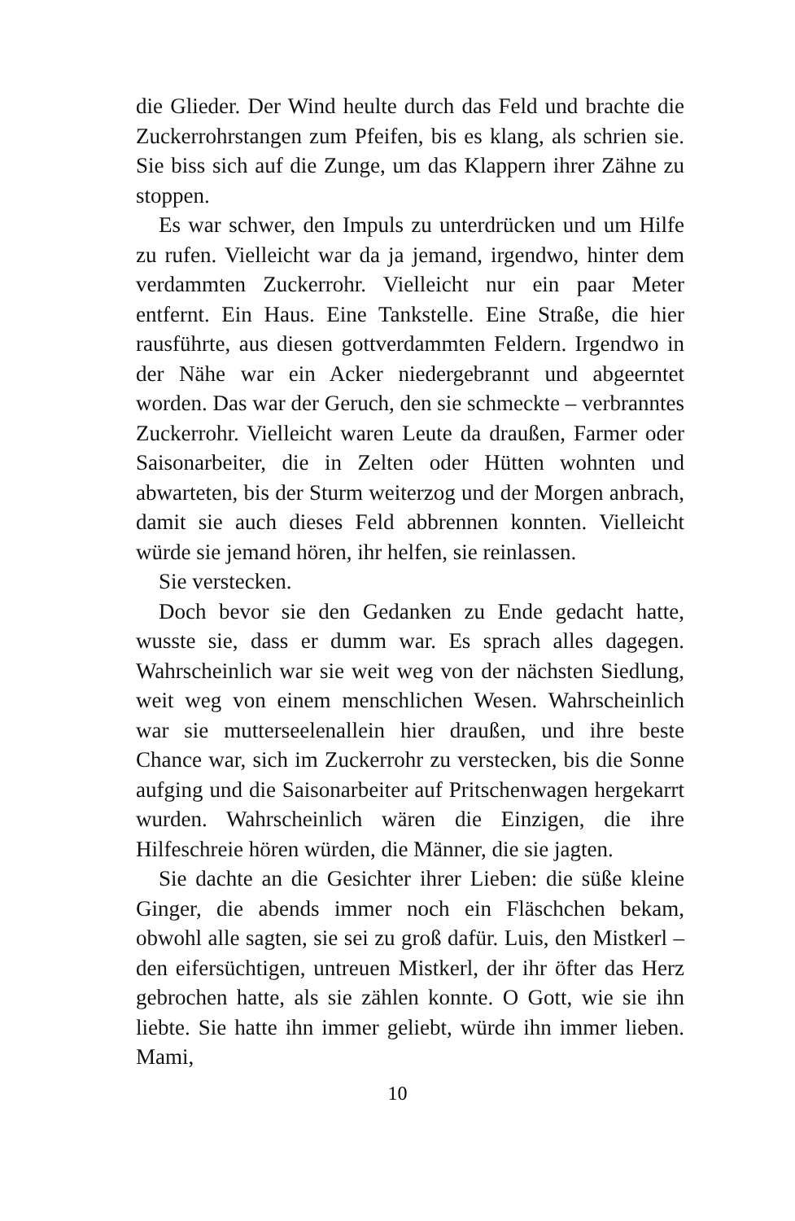die Glieder. Der Wind heulte durch das Feld und brachte die Zuckerrohrstangen zum Pfeifen, bis es klang, als schrien sie. Sie biss sich auf die Zunge, um das Klappern ihrer Zähne zu stoppen.
Es war schwer, den Impuls zu unterdrücken und um Hilfe zu rufen. Vielleicht war da ja jemand, irgendwo, hinter dem verdammten Zuckerrohr. Vielleicht nur ein paar Meter entfernt. Ein Haus. Eine Tankstelle. Eine Straße, die hier rausführte, aus diesen gottverdammten Feldern. Irgendwo in der Nähe war ein Acker niedergebrannt und abgeerntet worden. Das war der Geruch, den sie schmeckte – verbranntes Zuckerrohr. Vielleicht waren Leute da draußen, Farmer oder Saisonarbeiter, die in Zelten oder Hütten wohnten und abwarteten, bis der Sturm weiterzog und der Morgen anbrach, damit sie auch dieses Feld abbrennen konnten. Vielleicht würde sie jemand hören, ihr helfen, sie reinlassen.
Sie verstecken.
Doch bevor sie den Gedanken zu Ende gedacht hatte, wusste sie, dass er dumm war. Es sprach alles dagegen. Wahrscheinlich war sie weit weg von der nächsten Siedlung, weit weg von einem menschlichen Wesen. Wahrscheinlich war sie mutterseelenallein hier draußen, und ihre beste Chance war, sich im Zuckerrohr zu verstecken, bis die Sonne aufging und die Saisonarbeiter auf Pritschenwagen hergekarrt wurden. Wahrscheinlich wären die Einzigen, die ihre Hilfeschreie hören würden, die Männer, die sie jagten.
Sie dachte an die Gesichter ihrer Lieben: die süße kleine Ginger, die abends immer noch ein Fläschchen bekam, obwohl alle sagten, sie sei zu groß dafür. Luis, den Mistkerl – den eifersüchtigen, untreuen Mistkerl, der ihr öfter das Herz gebrochen hatte, als sie zählen konnte. O Gott, wie sie ihn liebte. Sie hatte ihn immer geliebt, würde ihn immer lieben. Mami,
10